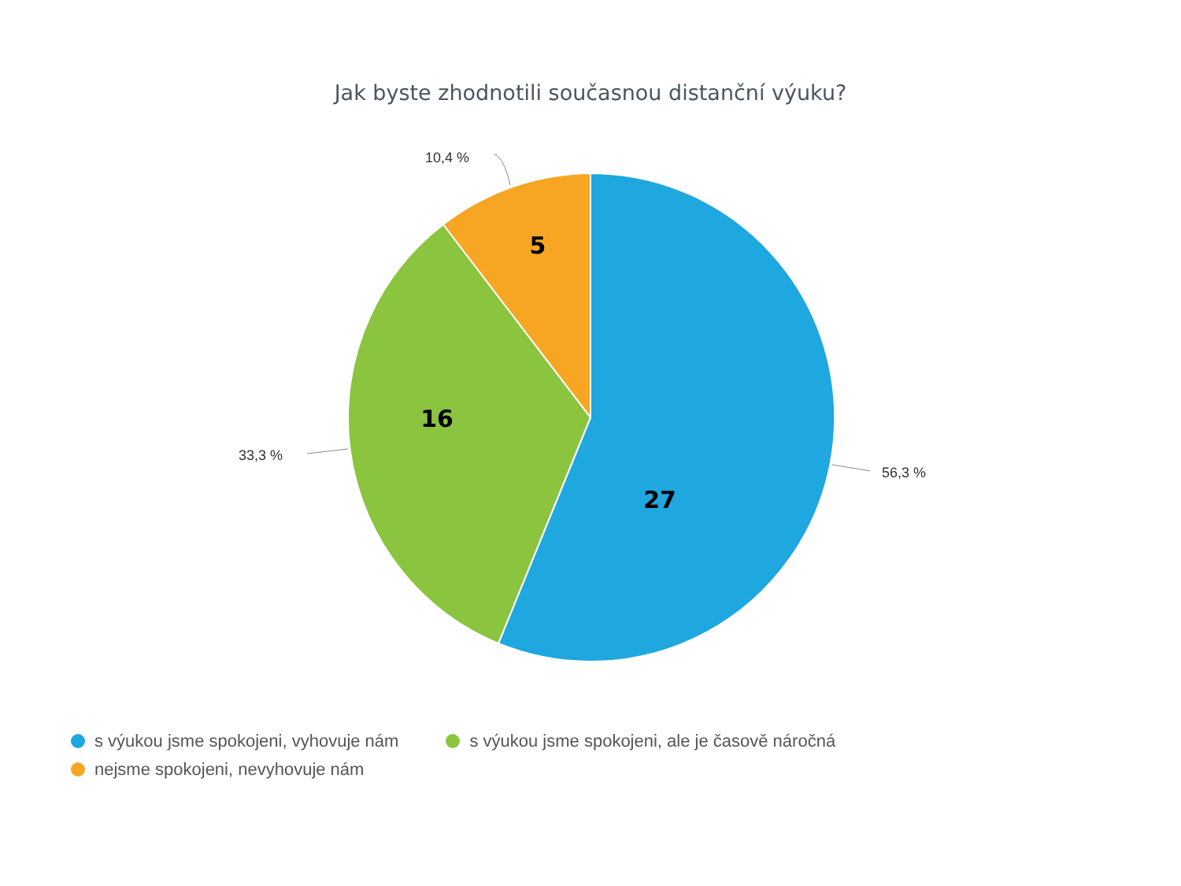Jak byste zhodnotili současnou distanční výuku?
10,4 %
33,3 %
56,3 %
5
16
27
s výukou jsme spokojeni, vyhovuje nám s výukou jsme spokojeni, ale je časově náročná
nejsme spokojeni, nevyhovuje nám